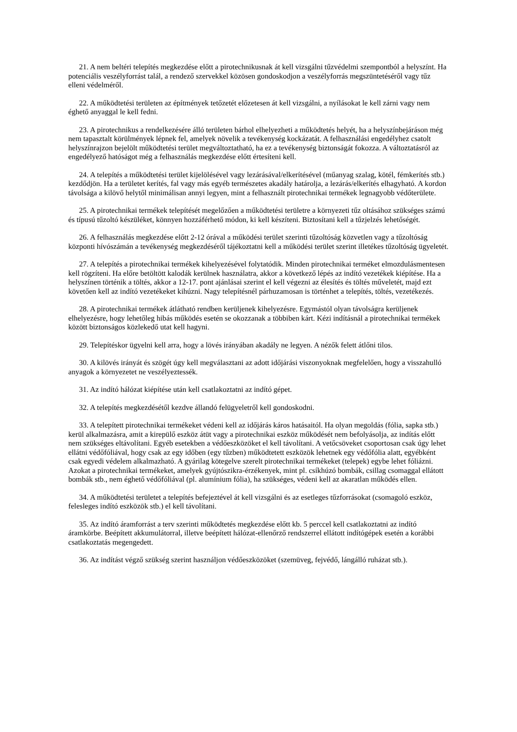21. A nem beltéri telepítés megkezdése előtt a pirotechnikusnak át kell vizsgálni tűzvédelmi szempontból a helyszínt. Ha potenciális veszélyforrást talál, a rendező szervekkel közösen gondoskodjon a veszélyforrás megszüntetéséről vagy tűz elleni védelméről.
22. A működtetési területen az építmények tetőzetét előzetesen át kell vizsgálni, a nyílásokat le kell zárni vagy nem éghető anyaggal le kell fedni.
23. A pirotechnikus a rendelkezésére álló területen bárhol elhelyezheti a működtetés helyét, ha a helyszínbejáráson még nem tapasztalt körülmények lépnek fel, amelyek növelik a tevékenység kockázatát. A felhasználási engedélyhez csatolt helyszínrajzon bejelölt működtetési terület megváltoztatható, ha ez a tevékenység biztonságát fokozza. A változtatásról az engedélyező hatóságot még a felhasználás megkezdése előtt értesíteni kell.
24. A telepítés a működtetési terület kijelölésével vagy lezárásával/elkerítésével (műanyag szalag, kötél, fémkerítés stb.) kezdődjön. Ha a területet kerítés, fal vagy más egyéb természetes akadály határolja, a lezárás/elkerítés elhagyható. A kordon távolsága a kilövő helytől minimálisan annyi legyen, mint a felhasznált pirotechnikai termékek legnagyobb védőterülete.
25. A pirotechnikai termékek telepítését megelőzően a működtetési területre a környezeti tűz oltásához szükséges számú és típusú tűzoltó készüléket, könnyen hozzáférhető módon, ki kell készíteni. Biztosítani kell a tűzjelzés lehetőségét.
26. A felhasználás megkezdése előtt 2-12 órával a működési terület szerinti tűzoltóság közvetlen vagy a tűzoltóság központi hívószámán a tevékenység megkezdéséről tájékoztatni kell a működési terület szerint illetékes tűzoltóság ügyeletét.
27. A telepítés a pirotechnikai termékek kihelyezésével folytatódik. Minden pirotechnikai terméket elmozdulásmentesen kell rögzíteni. Ha előre betöltött kalodák kerülnek használatra, akkor a következő lépés az indító vezetékek kiépítése. Ha a helyszínen történik a töltés, akkor a 12-17. pont ajánlásai szerint el kell végezni az élesítés és töltés műveletét, majd ezt követően kell az indító vezetékeket kihúzni. Nagy telepítésnél párhuzamosan is történhet a telepítés, töltés, vezetékezés.
28. A pirotechnikai termékek átlátható rendben kerüljenek kihelyezésre. Egymástól olyan távolságra kerüljenek elhelyezésre, hogy lehetőleg hibás működés esetén se okozzanak a többiben kárt. Kézi indításnál a pirotechnikai termékek között biztonságos közlekedő utat kell hagyni.
29. Telepítéskor ügyelni kell arra, hogy a lövés irányában akadály ne legyen. A nézők felett átlőni tilos.
30. A kilövés irányát és szögét úgy kell megválasztani az adott időjárási viszonyoknak megfelelően, hogy a visszahulló anyagok a környezetet ne veszélyeztessék.
31. Az indító hálózat kiépítése után kell csatlakoztatni az indító gépet.
32. A telepítés megkezdésétől kezdve állandó felügyeletről kell gondoskodni.
33. A telepített pirotechnikai termékeket védeni kell az időjárás káros hatásaitól. Ha olyan megoldás (fólia, sapka stb.) kerül alkalmazásra, amit a kirepülő eszköz átüt vagy a pirotechnikai eszköz működését nem befolyásolja, az indítás előtt nem szükséges eltávolítani. Egyéb esetekben a védőeszközöket el kell távolítani. A vetőcsöveket csoportosan csak úgy lehet ellátni védőfóliával, hogy csak az egy időben (egy tűzben) működtetett eszközök lehetnek egy védőfólia alatt, egyébként csak egyedi védelem alkalmazható. A gyárilag kötegelve szerelt pirotechnikai termékeket (telepek) egybe lehet fóliázni. Azokat a pirotechnikai termékeket, amelyek gyújtószikra-érzékenyek, mint pl. csíkhúzó bombák, csillag csomaggal ellátott bombák stb., nem éghető védőfóliával (pl. alumínium fólia), ha szükséges, védeni kell az akaratlan működés ellen.
34. A működtetési területet a telepítés befejeztével át kell vizsgálni és az esetleges tűzforrásokat (csomagoló eszköz, felesleges indító eszközök stb.) el kell távolítani.
35. Az indító áramforrást a terv szerinti működtetés megkezdése előtt kb. 5 perccel kell csatlakoztatni az indító áramkörbe. Beépített akkumulátorral, illetve beépített hálózat-ellenőrző rendszerrel ellátott indítógépek esetén a korábbi csatlakoztatás megengedett.
36. Az indítást végző szükség szerint használjon védőeszközöket (szemüveg, fejvédő, lángálló ruházat stb.).